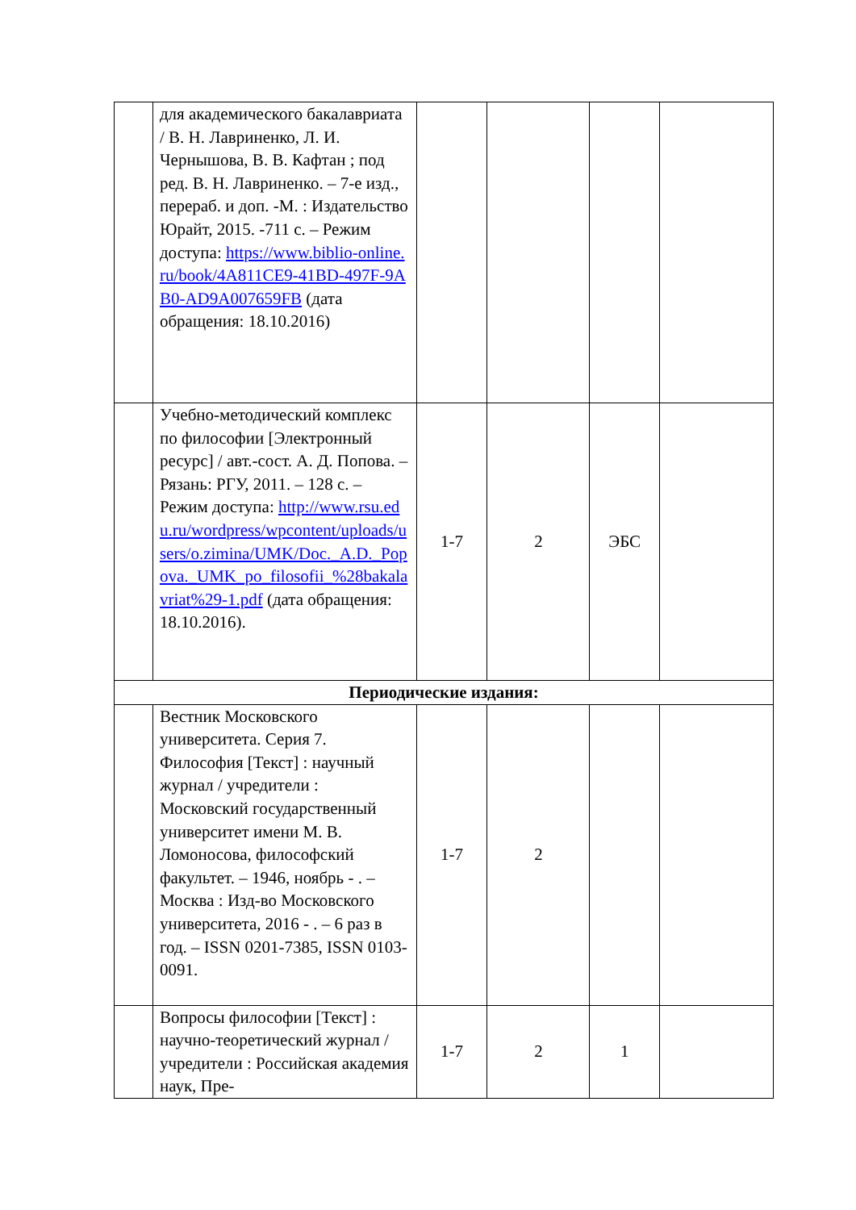| | для академического бакалавриата / В. Н. Лавриненко, Л. И. Чернышова, В. В. Кафтан ; под ред. В. Н. Лавриненко. – 7-е изд., перераб. и доп. -М. : Издательство Юрайт, 2015. -711 с. – Режим доступа: https://www.biblio-online.ru/book/4A811CE9-41BD-497F-9AB0-AD9A007659FB (дата обращения: 18.10.2016) | | | | |
| | Учебно-методический комплекс по философии [Электронный ресурс] / авт.-сост. А. Д. Попова. – Рязань: РГУ, 2011. – 128 с. – Режим доступа: http://www.rsu.edu.ru/wordpress/wpcontent/uploads/users/o.zimina/UMK/Doc._A.D._Popova._UMK_po_filosofii_%28bakalavriat%29-1.pdf (дата обращения: 18.10.2016). | 1-7 | 2 | ЭБС | |
| Периодические издания: | | | | | |
| | Вестник Московского университета. Серия 7. Философия [Текст] : научный журнал / учредители : Московский государственный университет имени М. В. Ломоносова, философский факультет. – 1946, ноябрь - . – Москва : Изд-во Московского университета, 2016 - . – 6 раз в год. – ISSN 0201-7385, ISSN 0103-0091. | 1-7 | 2 | | |
| | Вопросы философии [Текст] : научно-теоретический журнал / учредители : Российская академия наук, Пре- | 1-7 | 2 | 1 | |